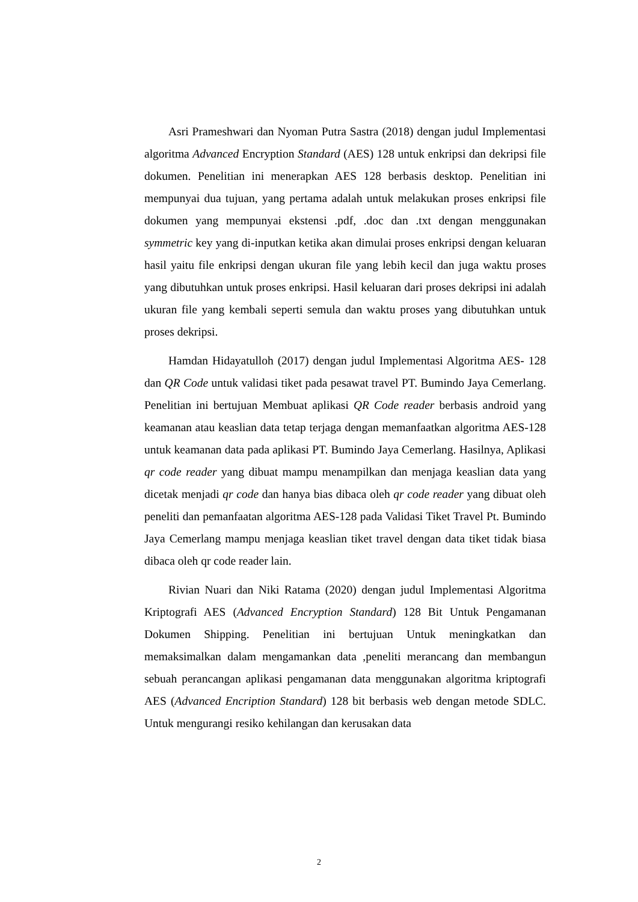Asri Prameshwari dan Nyoman Putra Sastra (2018) dengan judul Implementasi algoritma Advanced Encryption Standard (AES) 128 untuk enkripsi dan dekripsi file dokumen. Penelitian ini menerapkan AES 128 berbasis desktop. Penelitian ini mempunyai dua tujuan, yang pertama adalah untuk melakukan proses enkripsi file dokumen yang mempunyai ekstensi .pdf, .doc dan .txt dengan menggunakan symmetric key yang di-inputkan ketika akan dimulai proses enkripsi dengan keluaran hasil yaitu file enkripsi dengan ukuran file yang lebih kecil dan juga waktu proses yang dibutuhkan untuk proses enkripsi. Hasil keluaran dari proses dekripsi ini adalah ukuran file yang kembali seperti semula dan waktu proses yang dibutuhkan untuk proses dekripsi.
Hamdan Hidayatulloh (2017) dengan judul Implementasi Algoritma AES- 128 dan QR Code untuk validasi tiket pada pesawat travel PT. Bumindo Jaya Cemerlang. Penelitian ini bertujuan Membuat aplikasi QR Code reader berbasis android yang keamanan atau keaslian data tetap terjaga dengan memanfaatkan algoritma AES-128 untuk keamanan data pada aplikasi PT. Bumindo Jaya Cemerlang. Hasilnya, Aplikasi qr code reader yang dibuat mampu menampilkan dan menjaga keaslian data yang dicetak menjadi qr code dan hanya bias dibaca oleh qr code reader yang dibuat oleh peneliti dan pemanfaatan algoritma AES-128 pada Validasi Tiket Travel Pt. Bumindo Jaya Cemerlang mampu menjaga keaslian tiket travel dengan data tiket tidak biasa dibaca oleh qr code reader lain.
Rivian Nuari dan Niki Ratama (2020) dengan judul Implementasi Algoritma Kriptografi AES (Advanced Encryption Standard) 128 Bit Untuk Pengamanan Dokumen Shipping. Penelitian ini bertujuan Untuk meningkatkan dan memaksimalkan dalam mengamankan data ,peneliti merancang dan membangun sebuah perancangan aplikasi pengamanan data menggunakan algoritma kriptografi AES (Advanced Encription Standard) 128 bit berbasis web dengan metode SDLC. Untuk mengurangi resiko kehilangan dan kerusakan data
2